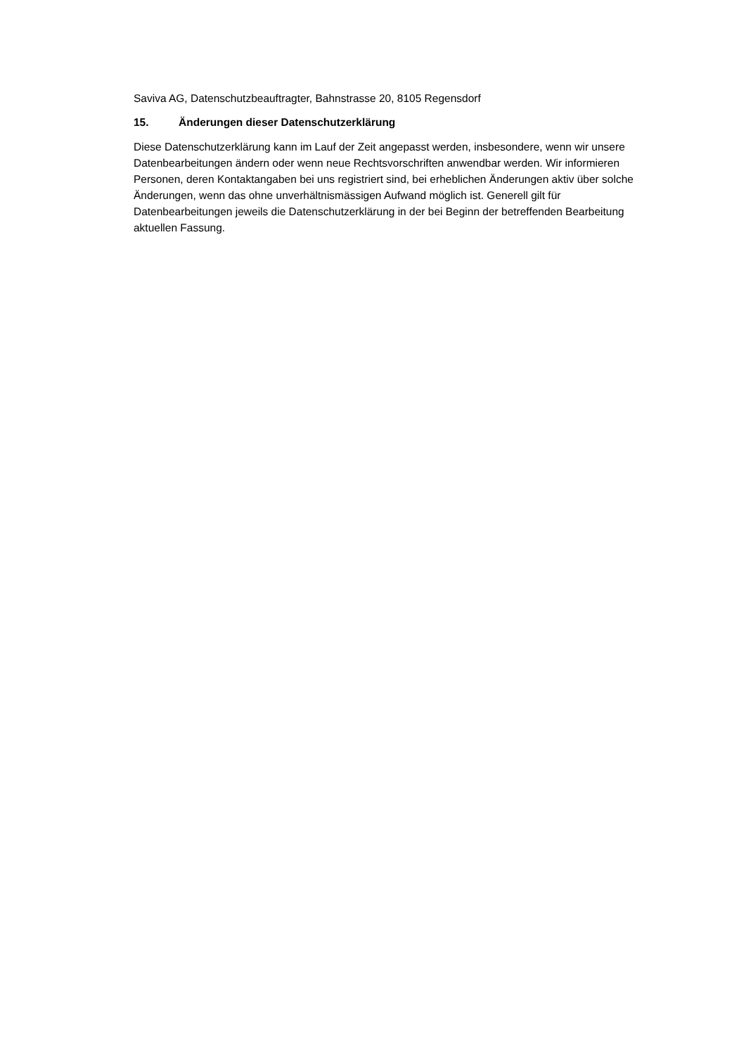Saviva AG, Datenschutzbeauftragter, Bahnstrasse 20, 8105 Regensdorf
15. Änderungen dieser Datenschutzerklärung
Diese Datenschutzerklärung kann im Lauf der Zeit angepasst werden, insbesondere, wenn wir unsere Datenbearbeitungen ändern oder wenn neue Rechtsvorschriften anwendbar werden. Wir informieren Personen, deren Kontaktangaben bei uns registriert sind, bei erheblichen Änderungen aktiv über solche Änderungen, wenn das ohne unverhältnismässigen Aufwand möglich ist. Generell gilt für Datenbearbeitungen jeweils die Datenschutzerklärung in der bei Beginn der betreffenden Bearbeitung aktuellen Fassung.